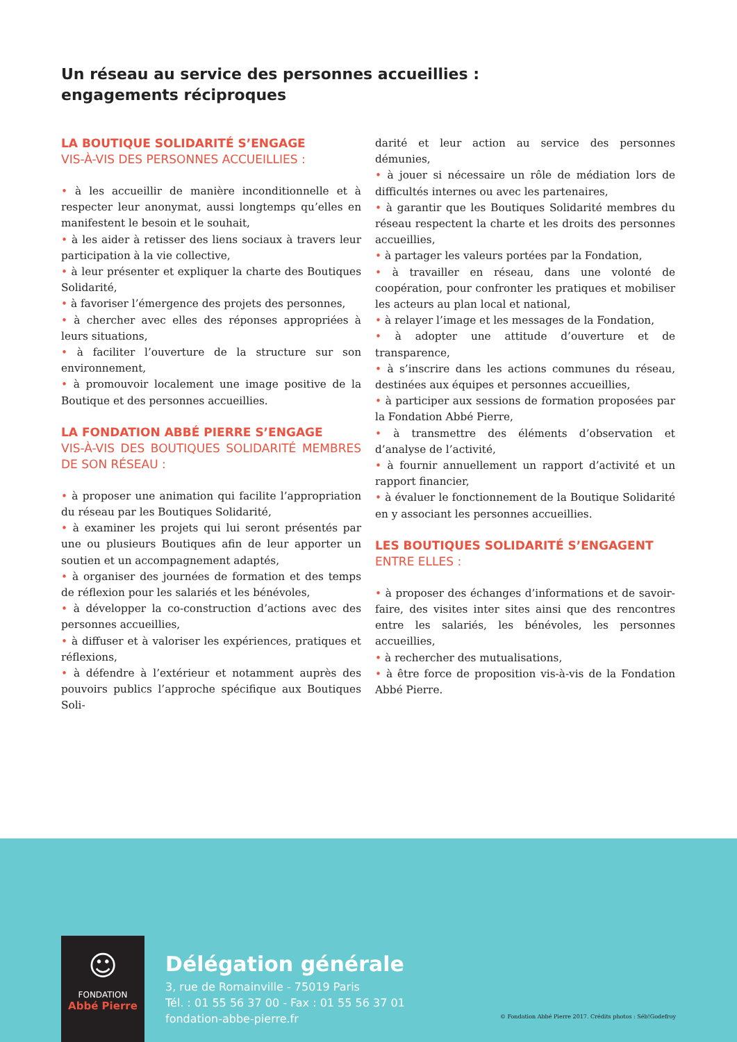Un réseau au service des personnes accueillies :
engagements réciproques
LA BOUTIQUE SOLIDARITÉ S’ENGAGE
VIS-À-VIS DES PERSONNES ACCUEILLIES :
• à les accueillir de manière inconditionnelle et à respecter leur anonymat, aussi longtemps qu’elles en manifestent le besoin et le souhait,
• à les aider à retisser des liens sociaux à travers leur participation à la vie collective,
• à leur présenter et expliquer la charte des Boutiques Solidarité,
• à favoriser l’émergence des projets des personnes,
• à chercher avec elles des réponses appropriées à leurs situations,
• à faciliter l’ouverture de la structure sur son environnement,
• à promouvoir localement une image positive de la Boutique et des personnes accueillies.
LA FONDATION ABBÉ PIERRE S’ENGAGE
VIS-À-VIS DES BOUTIQUES SOLIDARITÉ MEMBRES DE SON RÉSEAU :
• à proposer une animation qui facilite l’appropriation du réseau par les Boutiques Solidarité,
• à examiner les projets qui lui seront présentés par une ou plusieurs Boutiques afin de leur apporter un soutien et un accompagnement adaptés,
• à organiser des journées de formation et des temps de réflexion pour les salariés et les bénévoles,
• à développer la co-construction d’actions avec des personnes accueillies,
• à diffuser et à valoriser les expériences, pratiques et réflexions,
• à défendre à l’extérieur et notamment auprès des pouvoirs publics l’approche spécifique aux Boutiques Soli-
darité et leur action au service des personnes démunies,
• à jouer si nécessaire un rôle de médiation lors de difficultés internes ou avec les partenaires,
• à garantir que les Boutiques Solidarité membres du réseau respectent la charte et les droits des personnes accueillies,
• à partager les valeurs portées par la Fondation,
• à travailler en réseau, dans une volonté de coopération, pour confronter les pratiques et mobiliser les acteurs au plan local et national,
• à relayer l’image et les messages de la Fondation,
• à adopter une attitude d’ouverture et de transparence,
• à s’inscrire dans les actions communes du réseau, destinées aux équipes et personnes accueillies,
• à participer aux sessions de formation proposées par la Fondation Abbé Pierre,
• à transmettre des éléments d’observation et d’analyse de l’activité,
• à fournir annuellement un rapport d’activité et un rapport financier,
• à évaluer le fonctionnement de la Boutique Solidarité en y associant les personnes accueillies.
LES BOUTIQUES SOLIDARITÉ S’ENGAGENT
ENTRE ELLES :
• à proposer des échanges d’informations et de savoir-faire, des visites inter sites ainsi que des rencontres entre les salariés, les bénévoles, les personnes accueillies,
• à rechercher des mutualisations,
• à être force de proposition vis-à-vis de la Fondation Abbé Pierre.
☺
FONDATION
Abbé Pierre
Délégation générale
3, rue de Romainville - 75019 Paris
Tél. : 01 55 56 37 00 - Fax : 01 55 56 37 01
fondation-abbe-pierre.fr
© Fondation Abbé Pierre 2017. Crédits photos : Séb!Godefroy